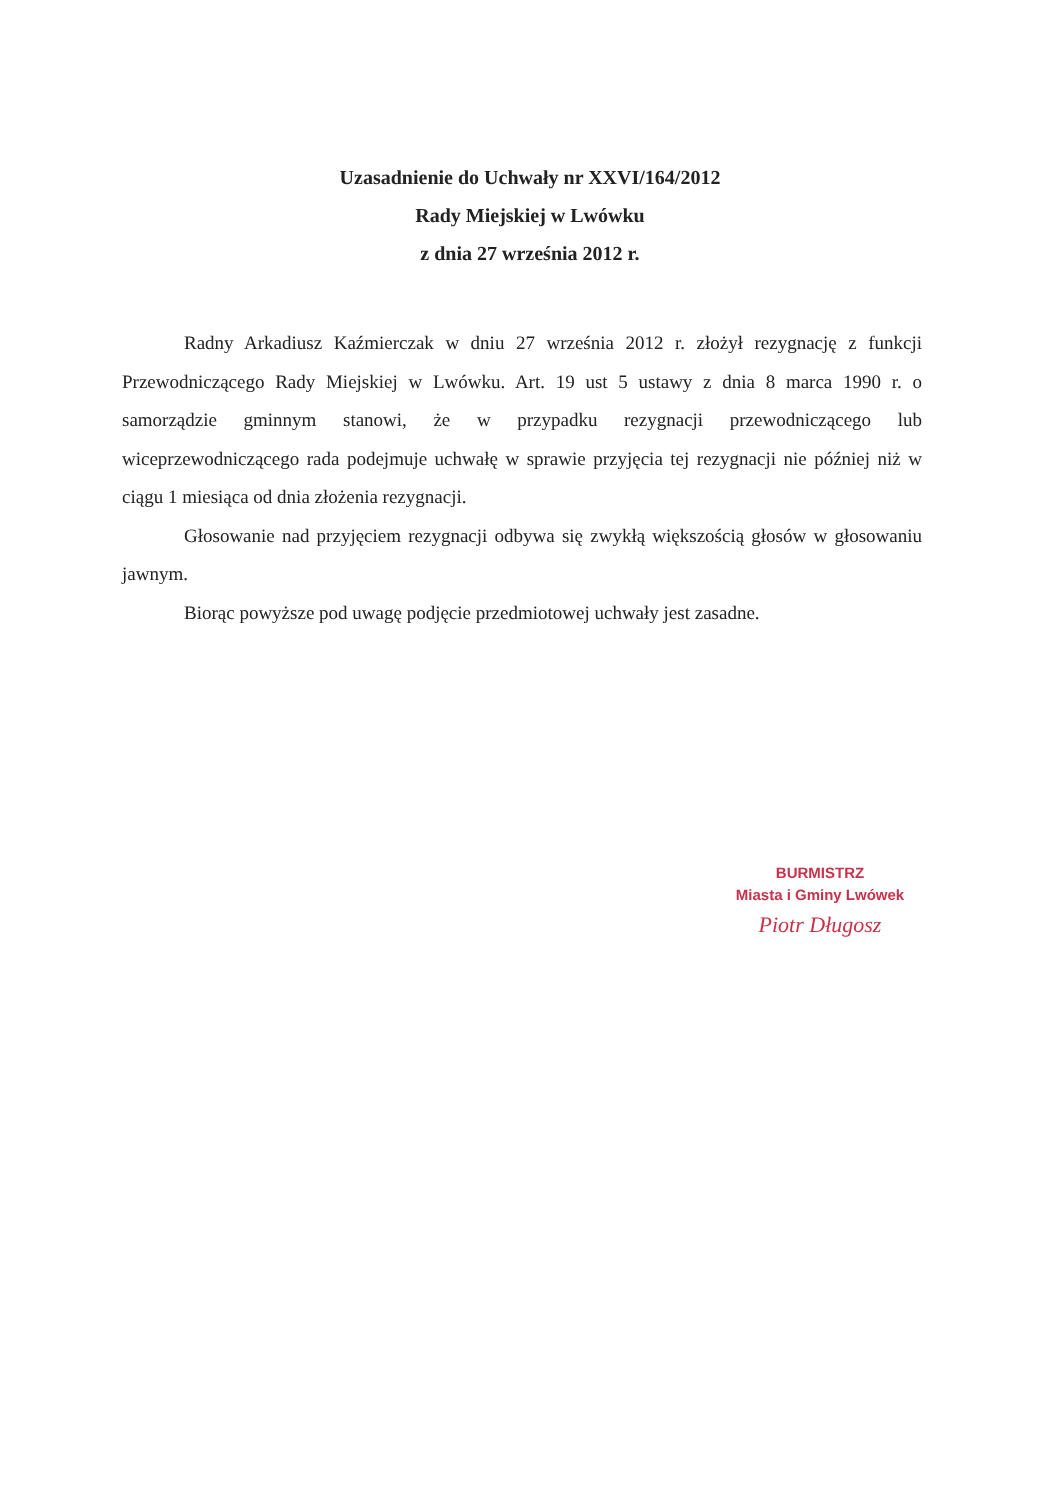Uzasadnienie do Uchwały nr XXVI/164/2012
Rady Miejskiej w Lwówku
z dnia 27 września 2012 r.
Radny Arkadiusz Kaźmierczak w dniu 27 września 2012 r. złożył rezygnację z funkcji Przewodniczącego Rady Miejskiej w Lwówku. Art. 19 ust 5 ustawy z dnia 8 marca 1990 r. o samorządzie gminnym stanowi, że w przypadku rezygnacji przewodniczącego lub wiceprzewodniczącego rada podejmuje uchwałę w sprawie przyjęcia tej rezygnacji nie później niż w ciągu 1 miesiąca od dnia złożenia rezygnacji.
Głosowanie nad przyjęciem rezygnacji odbywa się zwykłą większością głosów w głosowaniu jawnym.
Biorąc powyższe pod uwagę podjęcie przedmiotowej uchwały jest zasadne.
BURMISTRZ
Miasta i Gminy Lwówek
Piotr Długosz